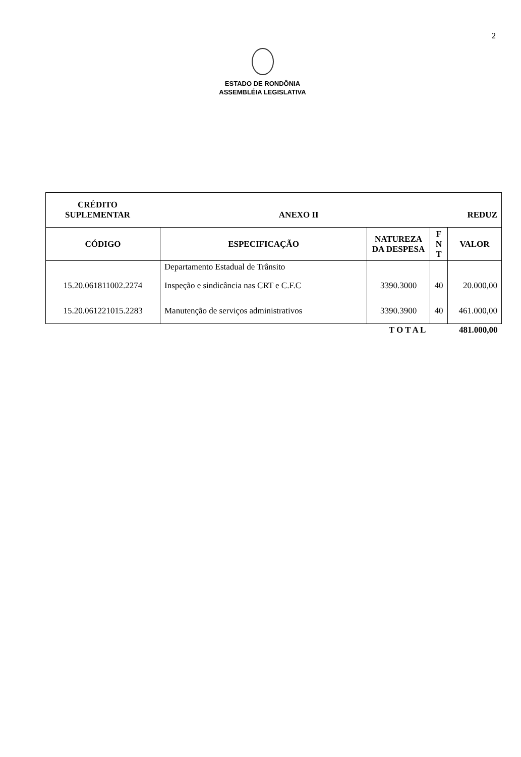2
ESTADO DE RONDÔNIA
ASSEMBLÉIA LEGISLATIVA
| CRÉDITO SUPLEMENTAR ANEXO II REDUZ | | | | |
| CÓDIGO | ESPECIFICAÇÃO | NATUREZA DA DESPESA | F N T | VALOR |
| | Departamento Estadual de Trânsito | | | |
| 15.20.061811002.2274 | Inspeção e sindicância nas CRT e C.F.C | 3390.3000 | 40 | 20.000,00 |
| 15.20.061221015.2283 | Manutenção de serviços administrativos | 3390.3900 | 40 | 461.000,00 |
| | | T O T A L | | 481.000,00 |